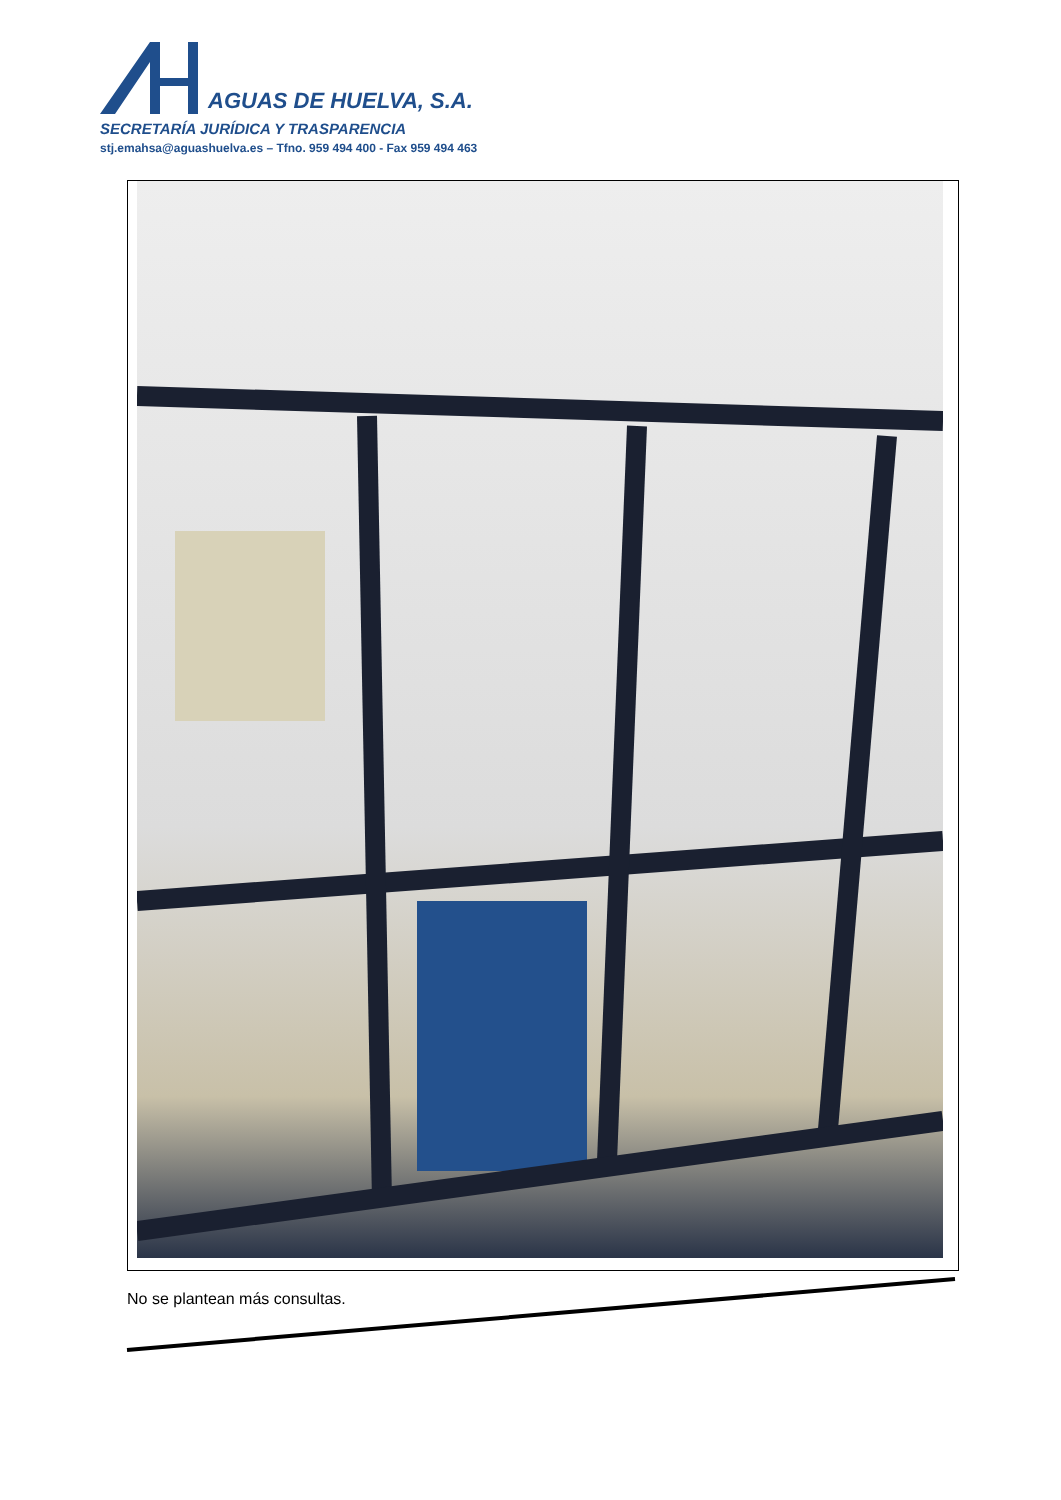AGUAS DE HUELVA, S.A.
SECRETARÍA JURÍDICA Y TRASPARENCIA
stj.emahsa@aguashuelva.es – Tfno. 959 494 400 - Fax 959 494 463
No se plantean más consultas.